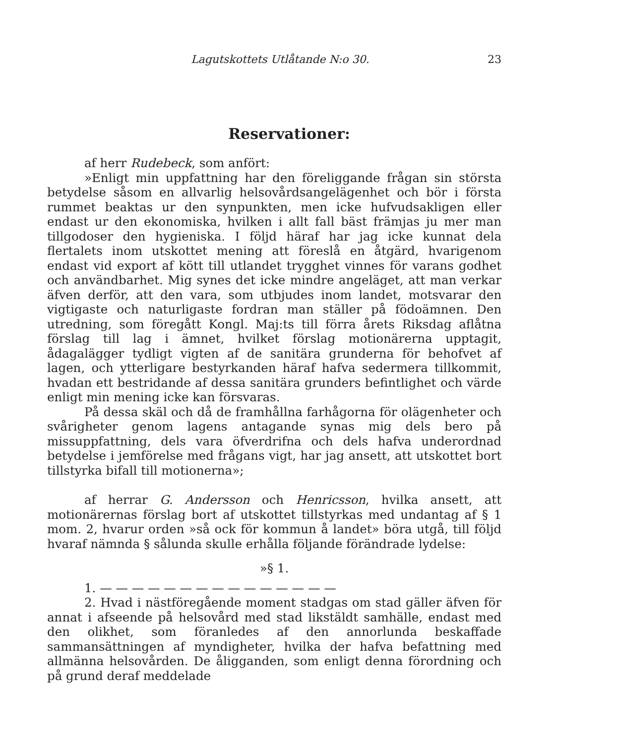Lagutskottets Utlåtande N:o 30. 23
Reservationer:
af herr Rudebeck, som anfört:
»Enligt min uppfattning har den föreliggande frågan sin största betydelse såsom en allvarlig helsovårdsangelägenhet och bör i första rummet beaktas ur den synpunkten, men icke hufvudsakligen eller endast ur den ekonomiska, hvilken i allt fall bäst främjas ju mer man tillgodoser den hygieniska. I följd häraf har jag icke kunnat dela flertalets inom utskottet mening att föreslå en åtgärd, hvarigenom endast vid export af kött till utlandet trygghet vinnes för varans godhet och användbarhet. Mig synes det icke mindre angeläget, att man verkar äfven derför, att den vara, som utbjudes inom landet, motsvarar den vigtigaste och naturligaste fordran man ställer på födoämnen. Den utredning, som föregått Kongl. Maj:ts till förra årets Riksdag aflåtna förslag till lag i ämnet, hvilket förslag motionärerna upptagit, ådagalägger tydligt vigten af de sanitära grunderna för behofvet af lagen, och ytterligare bestyrkanden häraf hafva sedermera tillkommit, hvadan ett bestridande af dessa sanitära grunders befintlighet och värde enligt min mening icke kan försvaras.
På dessa skäl och då de framhållna farhågorna för olägenheter och svårigheter genom lagens antagande synas mig dels bero på missuppfattning, dels vara öfverdrifna och dels hafva underordnad betydelse i jemförelse med frågans vigt, har jag ansett, att utskottet bort tillstyrka bifall till motionerna»;
af herrar G. Andersson och Henricsson, hvilka ansett, att motionärernas förslag bort af utskottet tillstyrkas med undantag af § 1 mom. 2, hvarur orden »så ock för kommun å landet» böra utgå, till följd hvaraf nämnda § sålunda skulle erhålla följande förändrade lydelse:
»§ 1.
1. — — — — — — — — — — — — — — —
2. Hvad i nästföregående moment stadgas om stad gäller äfven för annat i afseende på helsovård med stad likstäldt samhälle, endast med den olikhet, som föranledes af den annorlunda beskaffade sammansättningen af myndigheter, hvilka der hafva befattning med allmänna helsovården. De åligganden, som enligt denna förordning och på grund deraf meddelade